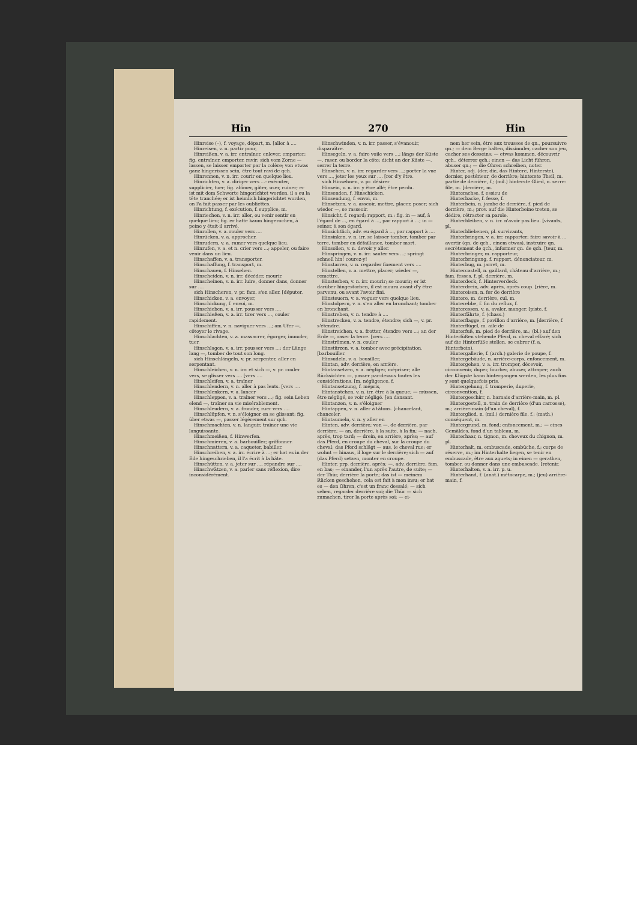Hin 270 Hin
Hinreise (–), f. voyage, départ, m. [aller à ....
Hinreisen, v. n. partir pour,
Hinreißen, v. a. irr. entraîner, enlever, emporter; fig. entraîner, emporter, ravir; sich vom Zorne — lassen, se laisser emporter par la colère; von etwas ganz hingerissen sein, être tout ravi de qch.
Hinrennen, v. n. irr. courir en quelque lieu.
Hinrichten, v. a. diriger vers ...: exécuter, supplicier, tuer; fig. abîmer, gâter, user, ruiner; er ist mit dem Schwerte hingerichtet worden, il a eu la tête tranchée; er ist heimlich hingerichtet worden, on l'a fait passer par les oubliettes.
Hinrichtung, f. exécution, f. supplice, m.
Hinriechen, v. n. irr. aller, ou venir sentir en quelque lieu; fig. er hatte kaum hingerochen, à peine y était-il arrivé.
Hinrollen, v. a. rouler vers ....
Hinrücken, v. a. approcher.
Hinrudern, v. a. ramer vers quelque lieu.
Hinrufen, v. a. et n. crier vers ...; appeler, ou faire venir dans un lieu.
Hinschaffen, v. a. transporter.
Hinschaffung, f. transport, m.
Hinschauen, f. Hinsehen.
Hinscheiden, v. n. irr. décéder, mourir.
Hinscheinen, v. n. irr. luire, donner dans, donner sur ....
sich Hinscheren, v. pr. fam. s'en aller. [députer.
Hinschicken, v. a. envoyer,
Hinschickung, f. envoi, m.
Hinschieben, v. a. irr. pousser vers ....
Hinschießen, v. a. irr. tirer vers ..., couler rapidement.
Hinschiffen, v. n. naviguer vers ...; am Ufer —, côtoyer le rivage.
Hinschlachten, v. a. massacrer, égorger, immoler, tuer.
Hinschlagen, v. a. irr. pousser vers ...; der Länge lang —, tomber de tout son long.
sich Hinschlängeln, v. pr. serpenter, aller en serpentant.
Hinschleichen, v. n. irr. et sich —, v. pr. couler vers, se glisser vers .... [vers ....
Hinschleifen, v. a. traîner
Hinschlendern, v. n. aller à pas lents. [vers ....
Hinschlenkern, v. a. lancer
Hinschleppen, v. a. traîner vers ...; fig. sein Leben elend —, traîner sa vie misérablement.
Hinschleudern, v. a. fronder, ruer vers ....
Hinschlüpfen, v. n. s'éloigner en se glissant; fig. über etwas —, passer légèrement sur qch.
Hinschmachten, v. n. languir, traîner une vie languissante.
Hinschmeißen, f. Hinwerfen.
Hinschmieren, v. a. barbouiller; griffonner.
Hinschnattern, v. a. caqueter, babiller.
Hinschreiben, v. a. irr. écrire à ...; er hat es in der Eile hingeschrieben, il l'a écrit à la hâte.
Hinschütten, v. a. jeter sur ..., répandre sur ....
Hinschwätzen, v. a. parler sans réflexion, dire inconsidérément.
Hinschwinden, v. n. irr. passer, s'évanouir, disparaître.
Hinsegeln, v. a. faire voile vers ...; längs der Küste —, raser, ou border la côte; dicht an der Küste —, serrer la terre.
Hinsehen, v. n. irr. regarder vers ...; porter la vue vers ..., jeter les yeux sur .... [rer d'y être.
sich Hinsehnen, v. pr. désirer
Hinsein, v. n. irr. y être allé; être perdu.
Hinsenden, f. Hinschicken.
Hinsendung, f. envoi, m.
Hinsetzen, v. a. asseoir, mettre, placer, poser; sich wieder —, se rasseoir.
Hinsicht, f. regard; rapport, m.: fig. in — auf, à l'égard de ..., en égard à ..., par rapport à ...; in — seiner, à son égard.
Hinsichtlich, adv. eu égard à ..., par rapport à ....
Hinsinken, v. n. irr. se laisser tomber, tomber par terre, tomber en défaillance, tomber mort.
Hinsollen, v. n. devoir y aller.
Hinspringen, v. n. irr. sauter vers ...; springt schnell hin! courez-y!
Hinstarren, v. n. regarder fixement vers ....
Hinstellen, v. a. mettre, placer; wieder —, remettre.
Hinsterben, v. n. irr. mourir; se mourir; er ist darüber hingestorben, il est mouru avant d'y être parvenu, ou avant l'avoir fini.
Hinsteuern, v. a. voguer vers quelque lieu.
Hinstolpern, v. n. s'en aller en bronchant; tomber en bronchant.
Hinstreben, v. n. tendre à ....
Hinstrecken, v. a. tendre, étendre; sich —, v. pr. s'étendre.
Hinstreichen, v. a. frotter, étendre vers ...; an der Erde —, raser la terre. [vers ....
Hinströmen, v. n. couler
Hinstürzen, v. a. tomber avec précipitation. [barbouiller.
Hinsudeln, v. a. bousiller,
Hintan, adv. derrière, en arrière.
Hintansetzen, v. a. négliger, mépriser; alle Rücksichten —, passer par-dessus toutes les considérations. [m. négligence, f.
Hintansetzung, f. mépris,
Hintanstehen, v. n. irr. être à la queue; — müssen, être négligé, se voir négligé. [en dansant.
Hintanzen, v. n. s'éloigner
Hintappen, v. n. aller à tâtons. [chancelant, chanceler.
Hintaumeln, v. n. y aller en
Hinten, adv. derrière; von —, de derrière, par derrière; — an, derrière, à la suite, à la fin; — nach, après, trop tard; — drein, en arrière, après; — auf das Pferd, en croupe du cheval, sur la croupe du cheval; das Pferd schlägt — aus, le cheval rue; er wohnt — hinaus, il loge sur le derrière; sich — auf (das Pferd) setzen, monter en croupe.
Hinter, prp. derrière, après; —, adv. derrière; fam. en bas; — einander, l'un après l'autre, de suite; — der Thür, derrière la porte; das ist — meinem Rücken geschehen, cela est fait à mon insu; er hat es — den Ohren, c'est un franc dessalé; — sich sehen, regarder derrière soi; die Thür — sich zumachen, tirer la porte après soi; — ei-
nem her sein, être aux trousses de qn., poursuivre qn.; — dem Berge halten, dissimuler, cacher son jeu, cacher ses desseins; — etwas kommen, découvrir qch., déterrer qch.; einen — das Licht führen, abuser qn.; — die Ohren schreiben, noter.
Hinter, adj. (der, die, das Hintere, Hinterste), dernier, postérieur, de derrière; hinterste Theil, m. partie de derrière, f.; (mil.) hinterste Glied, n. serre-file, m. [derrière, m.
Hinterachse, f. essieu de
Hinterbacke, f. fesse, f.
Hinterbein, n. jambe de derrière, f. pied de derrière, m.; prov. auf die Hinterbeine treten, se dédire, rétracter sa parole.
Hinterbleiben, v. n. irr. n'avoir pas lieu. [vivants, pl.
Hinterbliebenen, pl. survivants,
Hinterbringen, v. a. irr. rapporter; faire savoir à ... avertir (qn. de qch., einem etwas), instruire qn. secrètement de qch., informer qn. de qch. [teur, m.
Hinterbringer, m. rapporteur,
Hinterbringung, f. rapport, dénonciateur, m.
Hinterbug, m. jarret, m.
Hintercastell, n. gaillard, château d'arrière, m.; fam. fesses, f. pl. derrière, m.
Hinterdeck, f. Hinterverdeck.
Hinterdrein, adv. après, après coup. [rière, m.
Hintereisen, n. fer de derrière
Hintere, m. derrière, cul, m.
Hinterebbe, f. fin du reflux, f.
Hinteressen, v. a. avaler, manger. [piste, f.
Hinterfährte, f. (chass.)
Hinterflagge, f. pavillon d'arrière, m. [derrière, f.
Hinterflügel, m. aile de
Hinterfuß, m. pied de derrière, m.; (bl.) auf den Hinterfüßen stehende Pferd, n. cheval effaré; sich auf die Hinterfüße stellen, se cabrer (f. a. Hinterbein).
Hintergallerie, f. (arch.) galerie de poupe, f.
Hintergebäude, n. arrière-corps, enfoncement, m.
Hintergehen, v. a. irr. tromper, décevoir, circonvenir, duper, fourber, abuser, attraper; auch der Klügste kann hintergangen werden, les plus fins y sont quelquefois pris.
Hintergehung, f. tromperie, duperie, circonvention, f.
Hintergeschirr, n. harnais d'arrière-main, m. pl.
Hintergestell, n. train de derrière (d'un carrosse), m.; arrière-main (d'un cheval), f.
Hinterglied, n. (mil.) dernière file, f.; (math.) conséquent, m.
Hintergrund, m. fond; enfoncement, m.; — eines Gemäldes, fond d'un tableau, m.
Hinterhaar, n. tignon, m. cheveux du chignon, m. pl.
Hinterhalt, m. embuscade, embûche, f.; corps de réserve, m.; im Hinterhalte liegen, se tenir en embuscade, être aux aguets; in einen — gerathen, tomber, ou donner dans une embuscade. [retenir.
Hinterhalten, v. a. irr. p. u.
Hinterhand, f. (anat.) métacarpe, m.; (jeu) arrière-main, f.